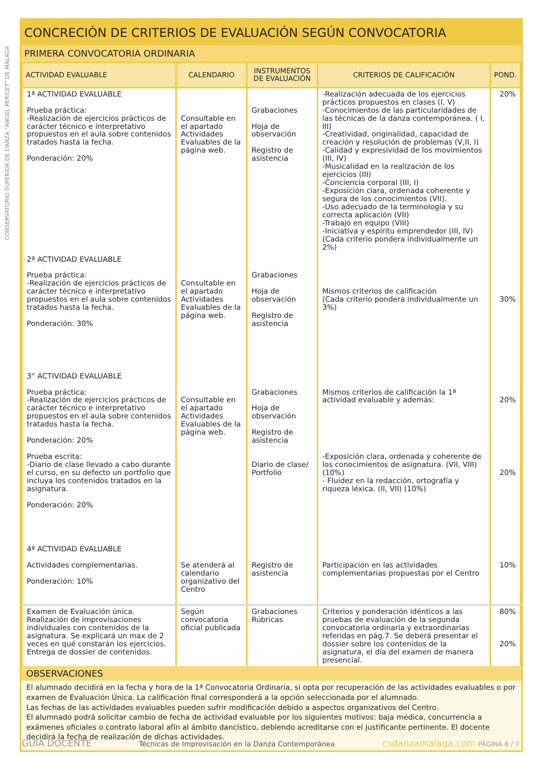CONSERVATORIO SUPERIOR DE DANZA "ÁNGEL PERICET" DE MÁLAGA
CONCRECIÓN DE CRITERIOS DE EVALUACIÓN SEGÚN CONVOCATORIA
PRIMERA CONVOCATORIA ORDINARIA
| ACTIVIDAD EVALUABLE | CALENDARIO | INSTRUMENTOS DE EVALUACIÓN | CRITERIOS DE CALIFICACIÓN | POND. |
| --- | --- | --- | --- | --- |
| 1ª ACTIVIDAD EVALUABLE Prueba práctica: -Realización de ejercicios prácticos de carácter técnico e interpretativo propuestos en el aula sobre contenidos tratados hasta la fecha. Ponderación: 20% | Consultable en el apartado Actividades Evaluables de la página web. | Grabaciones Hoja de observación Registro de asistencia | -Realización adecuada de los ejercicios prácticos propuestos en clases (I, V) -Conocimientos de las particularidades de las técnicas de la danza contemporánea. ( I, III) -Creatividad, originalidad, capacidad de creación y resolución de problemas (V,II, I) -Calidad y expresividad de los movimientos (III, IV) -Musicalidad en la realización de los ejercicios (III) -Conciencia corporal (III, I) -Exposición clara, ordenada coherente y segura de los conocimientos (VII). -Uso adecuado de la terminología y su correcta aplicación (VII) -Trabajo en equipo (VIII) -Iniciativa y espíritu emprendedor (III, IV) (Cada criterio pondera individualmente un 2%) | 20% |
| 2ª ACTIVIDAD EVALUABLE Prueba práctica: -Realización de ejercicios prácticos de carácter técnico e interpretativo propuestos en el aula sobre contenidos tratados hasta la fecha. Ponderación: 30% | Consultable en el apartado Actividades Evaluables de la página web. | Grabaciones Hoja de observación Registro de asistencia | Mismos criterios de calificación (Cada criterio pondera individualmente un 3%) | 30% |
| 3° ACTIVIDAD EVALUABLE Prueba práctica: -Realización de ejercicios prácticos de carácter técnico e interpretativo propuestos en el aula sobre contenidos tratados hasta la fecha. Ponderación: 20% Prueba escrita: -Diario de clase llevado a cabo durante el curso, en su defecto un portfolio que incluya los contenidos tratados en la asignatura. Ponderación: 20% | Consultable en el apartado Actividades Evaluables de la página web. | Grabaciones Hoja de observación Registro de asistencia Diario de clase/ Portfolio | Mismos criterios de calificación la 1ª actividad evaluable y además: -Exposición clara, ordenada y coherente de los conocimientos de asignatura. (VII, VIII) (10%) - Fluidez en la redacción, ortografía y riqueza léxica. (II, VII) (10%) | 20% 20% |
| 4ª ACTIVIDAD EVALUABLE Actividades complementarias. Ponderación: 10% | Se atenderá al calendario organizativo del Centro | Registro de asistencia | Participación en las actividades complementarias propuestas por el Centro | 10% |
| Examen de Evaluación única. Realización de improvisaciones individuales con contenidos de la asignatura. Se explicará un max de 2 veces en qué constarán los ejercicios. Entrega de dossier de contenidos. | Según convocatoria oficial publicada | Grabaciones Rúbricas | Criterios y ponderación idénticos a las pruebas de evaluación de la segunda convocatoria ordinaria y extraordinarias referidas en pág.7. Se deberá presentar el dossier sobre los contenidos de la asignatura, el día del examen de manera presencial. | 80% 20% |
OBSERVACIONES
El alumnado decidirá en la fecha y hora de la 1ª Convocatoria Ordinaria, si opta por recuperación de las actividades evaluables o por examen de Evaluación Única. La calificación final corresponderá a la opción seleccionada por el alumnado.
Las fechas de las actividades evaluables pueden sufrir modificación debido a aspectos organizativos del Centro.
El alumnado podrá solicitar cambio de fecha de actividad evaluable por los siguientes motivos: baja médica, concurrencia a exámenes oficiales o contrato laboral afín al ámbito dancístico, debiendo acreditarse con el justificante pertinente. El docente decidirá la fecha de realización de dichas actividades.
GUIA DOCENTE Técnicas de Improvisación en la Danza Contemporánea csdanzamalaga.com PÁGINA 6 / 7